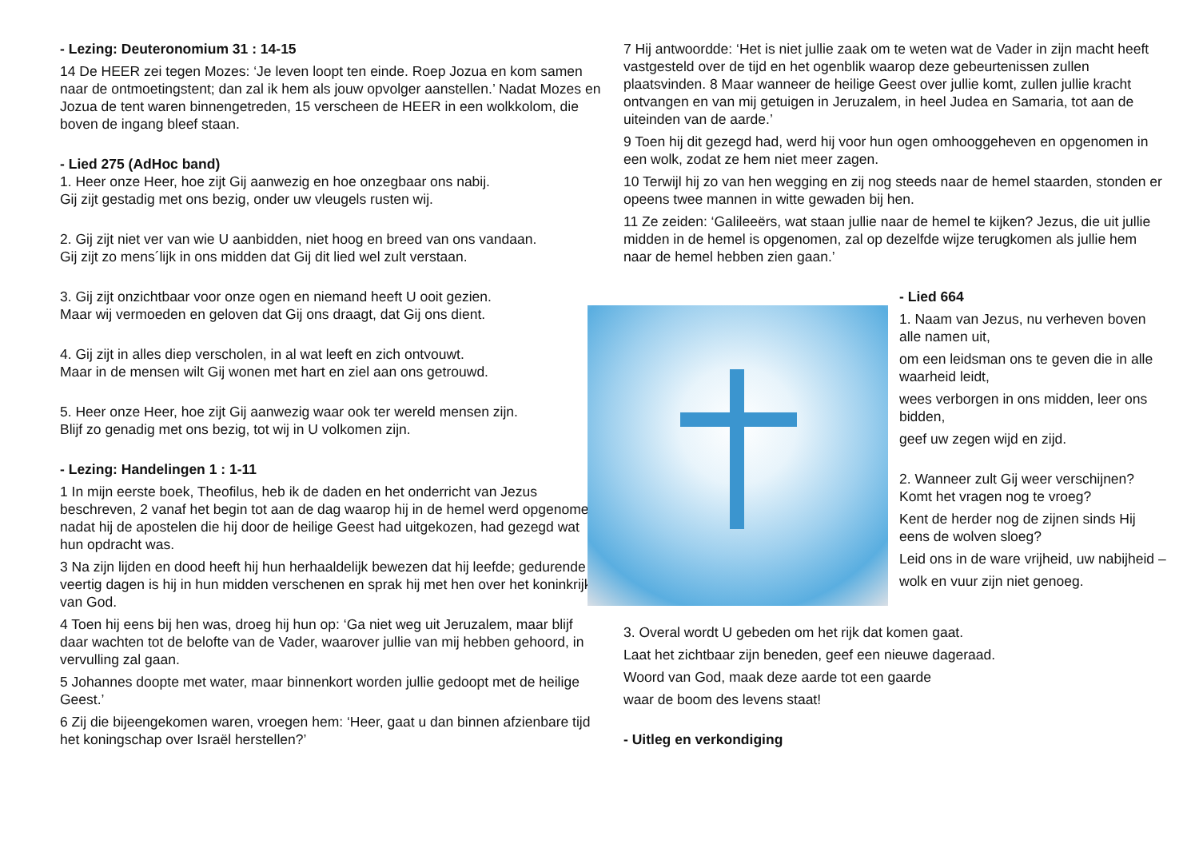- Lezing: Deuteronomium 31 : 14-15
14 De HEER zei tegen Mozes: ‘Je leven loopt ten einde. Roep Jozua en kom samen naar de ontmoetingstent; dan zal ik hem als jouw opvolger aanstellen.’ Nadat Mozes en Jozua de tent waren binnengetreden, 15 verscheen de HEER in een wolkkolom, die boven de ingang bleef staan.
- Lied 275 (AdHoc band)
1. Heer onze Heer, hoe zijt Gij aanwezig en hoe onzegbaar ons nabij.
Gij zijt gestadig met ons bezig, onder uw vleugels rusten wij.
2. Gij zijt niet ver van wie U aanbidden, niet hoog en breed van ons vandaan.
Gij zijt zo mens´lijk in ons midden dat Gij dit lied wel zult verstaan.
3. Gij zijt onzichtbaar voor onze ogen en niemand heeft U ooit gezien.
Maar wij vermoeden en geloven dat Gij ons draagt, dat Gij ons dient.
4. Gij zijt in alles diep verscholen, in al wat leeft en zich ontvouwt.
Maar in de mensen wilt Gij wonen met hart en ziel aan ons getrouwd.
5. Heer onze Heer, hoe zijt Gij aanwezig waar ook ter wereld mensen zijn.
Blijf zo genadig met ons bezig, tot wij in U volkomen zijn.
- Lezing: Handelingen 1 : 1-11
1 In mijn eerste boek, Theofilus, heb ik de daden en het onderricht van Jezus beschreven, 2 vanaf het begin tot aan de dag waarop hij in de hemel werd opgenomen, nadat hij de apostelen die hij door de heilige Geest had uitgekozen, had gezegd wat hun opdracht was.
3 Na zijn lijden en dood heeft hij hun herhaaldelijk bewezen dat hij leefde; gedurende veertig dagen is hij in hun midden verschenen en sprak hij met hen over het koninkrijk van God.
4 Toen hij eens bij hen was, droeg hij hun op: ‘Ga niet weg uit Jeruzalem, maar blijf daar wachten tot de belofte van de Vader, waarover jullie van mij hebben gehoord, in vervulling zal gaan.
5 Johannes doopte met water, maar binnenkort worden jullie gedoopt met de heilige Geest.’
6 Zij die bijeengekomen waren, vroegen hem: ‘Heer, gaat u dan binnen afzienbare tijd het koningschap over Israël herstellen?’
7 Hij antwoordde: ‘Het is niet jullie zaak om te weten wat de Vader in zijn macht heeft vastgesteld over de tijd en het ogenblik waarop deze gebeurtenissen zullen plaatsvinden. 8 Maar wanneer de heilige Geest over jullie komt, zullen jullie kracht ontvangen en van mij getuigen in Jeruzalem, in heel Judea en Samaria, tot aan de uiteinden van de aarde.’
9 Toen hij dit gezegd had, werd hij voor hun ogen omhooggeheven en opgenomen in een wolk, zodat ze hem niet meer zagen.
10 Terwijl hij zo van hen wegging en zij nog steeds naar de hemel staarden, stonden er opeens twee mannen in witte gewaden bij hen.
11 Ze zeiden: ‘Galileeërs, wat staan jullie naar de hemel te kijken? Jezus, die uit jullie midden in de hemel is opgenomen, zal op dezelfde wijze terugkomen als jullie hem naar de hemel hebben zien gaan.’
- Lied 664
1. Naam van Jezus, nu verheven boven alle namen uit,
om een leidsman ons te geven die in alle waarheid leidt,
wees verborgen in ons midden, leer ons bidden,
geef uw zegen wijd en zijd.
2. Wanneer zult Gij weer verschijnen? Komt het vragen nog te vroeg?
Kent de herder nog de zijnen sinds Hij eens de wolven sloeg?
Leid ons in de ware vrijheid, uw nabijheid –
wolk en vuur zijn niet genoeg.
3. Overal wordt U gebeden om het rijk dat komen gaat.
Laat het zichtbaar zijn beneden, geef een nieuwe dageraad.
Woord van God, maak deze aarde tot een gaarde
waar de boom des levens staat!
- Uitleg en verkondiging